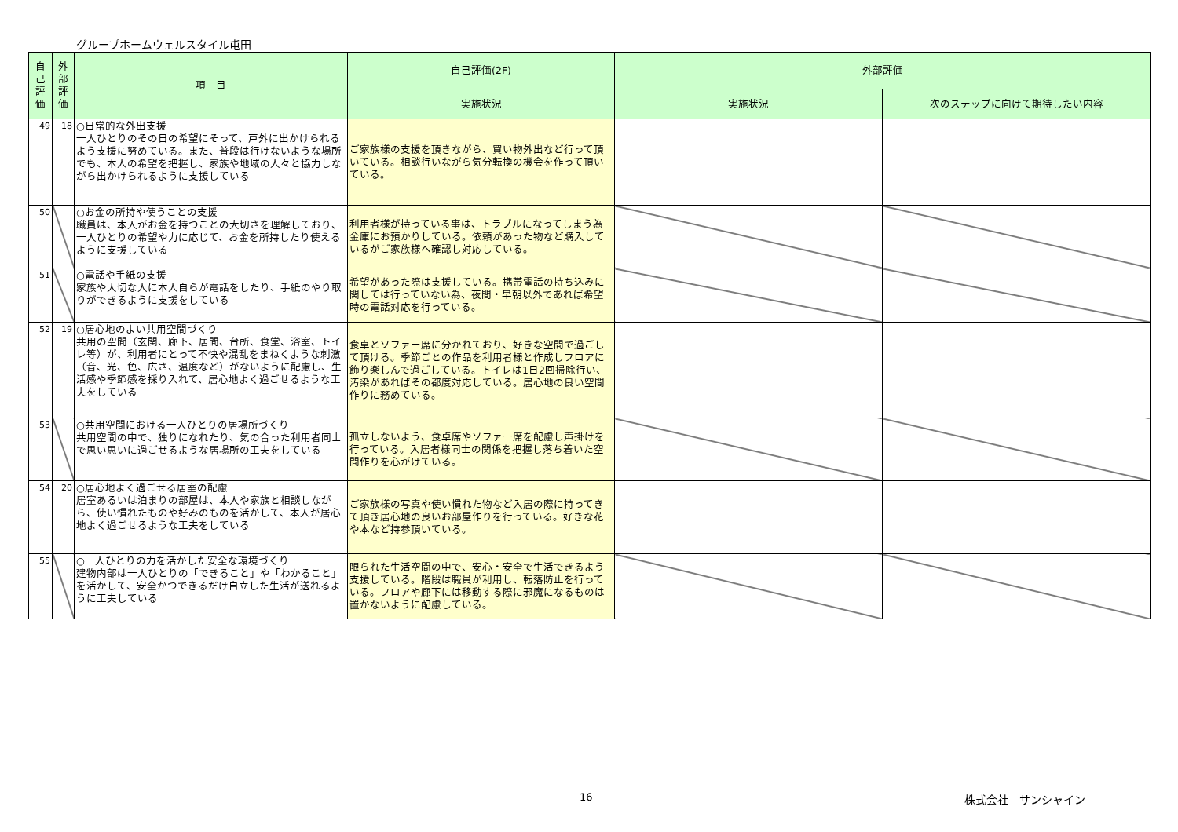グループホームウェルスタイル屯田
| 自己評価 | 外部評価 | 項 目 | 自己評価(2F) | 外部評価 | |
| --- | --- | --- | --- | --- | --- |
| | | | 実施状況 | 実施状況 | 次のステップに向けて期待したい内容 |
| 49 | 18 | ○日常的な外出支援 一人ひとりのその日の希望にそって、戸外に出かけられるよう支援に努めている。また、普段は行けないような場所でも、本人の希望を把握し、家族や地域の人々と協力しながら出かけられるように支援している | ご家族様の支援を頂きながら、買い物外出など行って頂いている。相談行いながら気分転換の機会を作って頂いている。 | | |
| 50 | | ○お金の所持や使うことの支援 職員は、本人がお金を持つことの大切さを理解しており、一人ひとりの希望や力に応じて、お金を所持したり使えるように支援している | 利用者様が持っている事は、トラブルになってしまう為金庫にお預かりしている。依頼があった物など購入しているがご家族様へ確認し対応している。 | | |
| 51 | | ○電話や手紙の支援 家族や大切な人に本人自らが電話をしたり、手紙のやり取りができるように支援をしている | 希望があった際は支援している。携帯電話の持ち込みに関しては行っていない為、夜間・早朝以外であれば希望時の電話対応を行っている。 | | |
| 52 | 19 | ○居心地のよい共用空間づくり 共用の空間（玄関、廊下、居間、台所、食堂、浴室、トイレ等）が、利用者にとって不快や混乱をまねくような刺激（音、光、色、広さ、温度など）がないように配慮し、生活感や季節感を採り入れて、居心地よく過ごせるような工夫をしている | 食卓とソファー席に分かれており、好きな空間で過ごして頂ける。季節ごとの作品を利用者様と作成しフロアに飾り楽しんで過ごしている。トイレは1日2回掃除行い、汚染があればその都度対応している。居心地の良い空間作りに務めている。 | | |
| 53 | | ○共用空間における一人ひとりの居場所づくり 共用空間の中で、独りになれたり、気の合った利用者同士で思い思いに過ごせるような居場所の工夫をしている | 孤立しないよう、食卓席やソファー席を配慮し声掛けを行っている。入居者様同士の関係を把握し落ち着いた空間作りを心がけている。 | | |
| 54 | 20 | ○居心地よく過ごせる居室の配慮 居室あるいは泊まりの部屋は、本人や家族と相談しながら、使い慣れたものや好みのものを活かして、本人が居心地よく過ごせるような工夫をしている | ご家族様の写真や使い慣れた物など入居の際に持ってきて頂き居心地の良いお部屋作りを行っている。好きな花や本など持参頂いている。 | | |
| 55 | | ○一人ひとりの力を活かした安全な環境づくり 建物内部は一人ひとりの「できること」や「わかること」を活かして、安全かつできるだけ自立した生活が送れるように工夫している | 限られた生活空間の中で、安心・安全で生活できるよう支援している。階段は職員が利用し、転落防止を行っている。フロアや廊下には移動する際に邪魔になるものは置かないように配慮している。 | | |
16 株式会社　サンシャイン